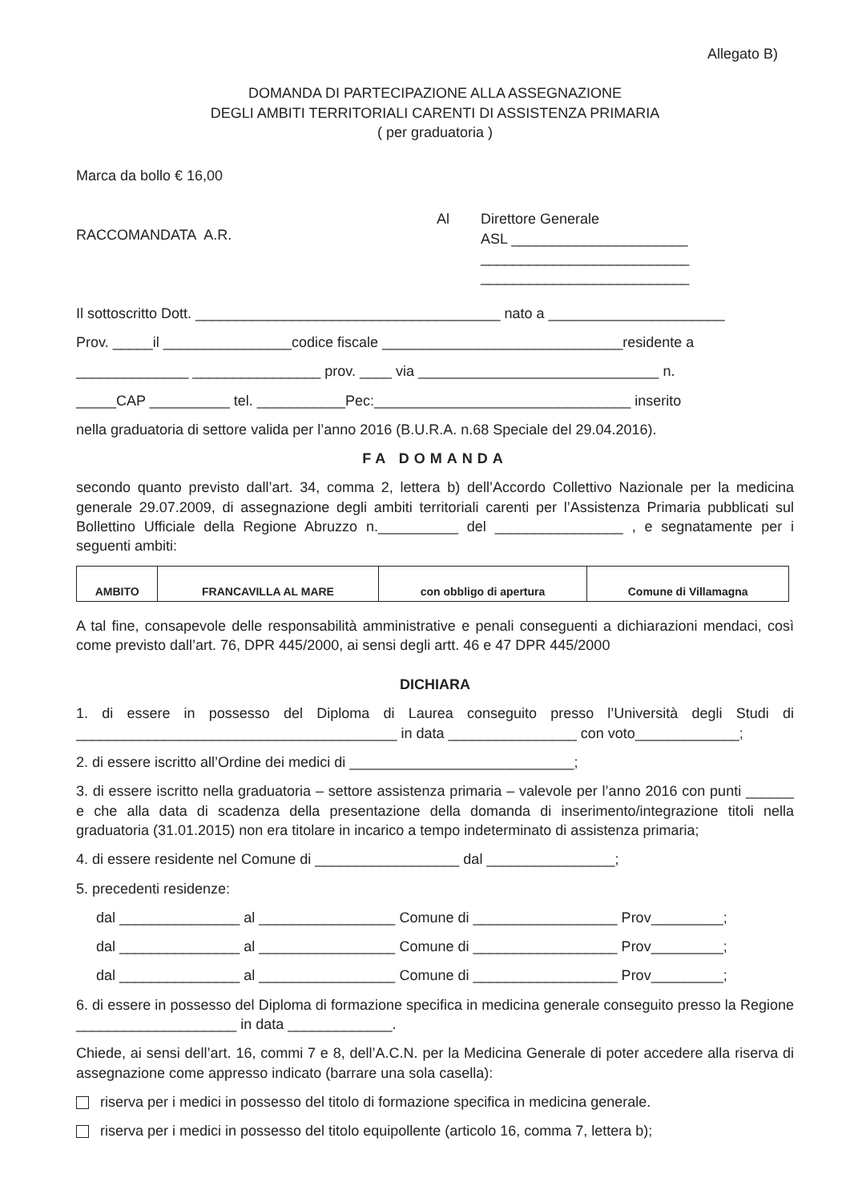Allegato B)
DOMANDA DI PARTECIPAZIONE ALLA ASSEGNAZIONE
DEGLI AMBITI TERRITORIALI CARENTI DI ASSISTENZA PRIMARIA
( per graduatoria )
Marca da bollo € 16,00
RACCOMANDATA A.R.
Al Direttore Generale
ASL ______________________
__________________________
__________________________
Il sottoscritto Dott. ______________________________________ nato a ______________________
Prov. _____il ________________codice fiscale ______________________________residente a
______________ ________________ prov. ____ via ______________________________ n.
_____CAP __________ tel. ___________Pec:________________________________ inserito
nella graduatoria di settore valida per l’anno 2016 (B.U.R.A. n.68 Speciale del 29.04.2016).
FA DOMANDA
secondo quanto previsto dall’art. 34, comma 2, lettera b) dell’Accordo Collettivo Nazionale per la medicina generale 29.07.2009, di assegnazione degli ambiti territoriali carenti per l’Assistenza Primaria pubblicati sul Bollettino Ufficiale della Regione Abruzzo n.__________ del ________________ , e segnatamente per i seguenti ambiti:
| AMBITO | FRANCAVILLA AL MARE | con obbligo di apertura | Comune di Villamagna |
A tal fine, consapevole delle responsabilità amministrative e penali conseguenti a dichiarazioni mendaci, così come previsto dall’art. 76, DPR 445/2000, ai sensi degli artt. 46 e 47 DPR 445/2000
DICHIARA
1. di essere in possesso del Diploma di Laurea conseguito presso l’Università degli Studi di ________________________________________ in data ________________ con voto_____________;
2. di essere iscritto all’Ordine dei medici di ____________________________;
3. di essere iscritto nella graduatoria – settore assistenza primaria – valevole per l’anno 2016 con punti ______ e che alla data di scadenza della presentazione della domanda di inserimento/integrazione titoli nella graduatoria (31.01.2015) non era titolare in incarico a tempo indeterminato di assistenza primaria;
4. di essere residente nel Comune di __________________ dal ________________;
5. precedenti residenze:
dal _______________ al _________________ Comune di __________________ Prov_________;
dal _______________ al _________________ Comune di __________________ Prov_________;
dal _______________ al _________________ Comune di __________________ Prov_________;
6. di essere in possesso del Diploma di formazione specifica in medicina generale conseguito presso la Regione ____________________ in data _____________.
Chiede, ai sensi dell’art. 16, commi 7 e 8, dell’A.C.N. per la Medicina Generale di poter accedere alla riserva di assegnazione come appresso indicato (barrare una sola casella):
riserva per i medici in possesso del titolo di formazione specifica in medicina generale.
riserva per i medici in possesso del titolo equipollente (articolo 16, comma 7, lettera b);